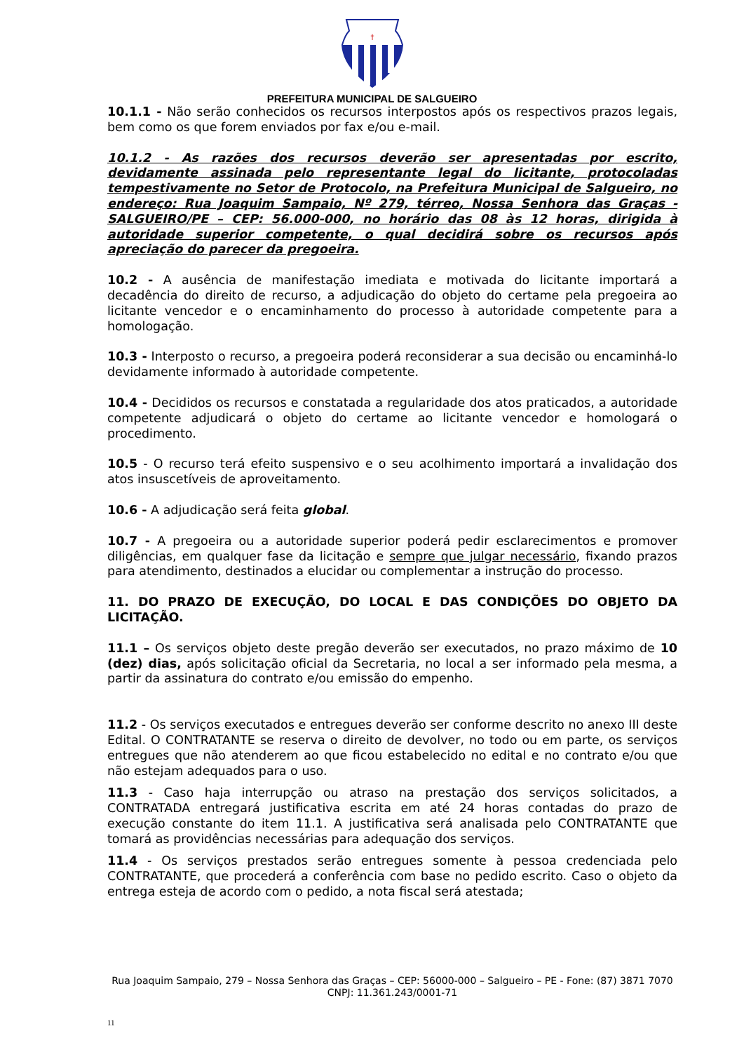†
PREFEITURA MUNICIPAL DE SALGUEIRO
10.1.1 - Não serão conhecidos os recursos interpostos após os respectivos prazos legais, bem como os que forem enviados por fax e/ou e-mail.
10.1.2 - As razões dos recursos deverão ser apresentadas por escrito, devidamente assinada pelo representante legal do licitante, protocoladas tempestivamente no Setor de Protocolo, na Prefeitura Municipal de Salgueiro, no endereço: Rua Joaquim Sampaio, Nº 279, térreo, Nossa Senhora das Graças - SALGUEIRO/PE – CEP: 56.000-000, no horário das 08 às 12 horas, dirigida à autoridade superior competente, o qual decidirá sobre os recursos após apreciação do parecer da pregoeira.
10.2 - A ausência de manifestação imediata e motivada do licitante importará a decadência do direito de recurso, a adjudicação do objeto do certame pela pregoeira ao licitante vencedor e o encaminhamento do processo à autoridade competente para a homologação.
10.3 - Interposto o recurso, a pregoeira poderá reconsiderar a sua decisão ou encaminhá-lo devidamente informado à autoridade competente.
10.4 - Decididos os recursos e constatada a regularidade dos atos praticados, a autoridade competente adjudicará o objeto do certame ao licitante vencedor e homologará o procedimento.
10.5 - O recurso terá efeito suspensivo e o seu acolhimento importará a invalidação dos atos insuscetíveis de aproveitamento.
10.6 - A adjudicação será feita global.
10.7 - A pregoeira ou a autoridade superior poderá pedir esclarecimentos e promover diligências, em qualquer fase da licitação e sempre que julgar necessário, fixando prazos para atendimento, destinados a elucidar ou complementar a instrução do processo.
11. DO PRAZO DE EXECUÇÃO, DO LOCAL E DAS CONDIÇÕES DO OBJETO DA LICITAÇÃO.
11.1 – Os serviços objeto deste pregão deverão ser executados, no prazo máximo de 10 (dez) dias, após solicitação oficial da Secretaria, no local a ser informado pela mesma, a partir da assinatura do contrato e/ou emissão do empenho.
11.2 - Os serviços executados e entregues deverão ser conforme descrito no anexo III deste Edital. O CONTRATANTE se reserva o direito de devolver, no todo ou em parte, os serviços entregues que não atenderem ao que ficou estabelecido no edital e no contrato e/ou que não estejam adequados para o uso.
11.3 - Caso haja interrupção ou atraso na prestação dos serviços solicitados, a CONTRATADA entregará justificativa escrita em até 24 horas contadas do prazo de execução constante do item 11.1. A justificativa será analisada pelo CONTRATANTE que tomará as providências necessárias para adequação dos serviços.
11.4 - Os serviços prestados serão entregues somente à pessoa credenciada pelo CONTRATANTE, que procederá a conferência com base no pedido escrito. Caso o objeto da entrega esteja de acordo com o pedido, a nota fiscal será atestada;
Rua Joaquim Sampaio, 279 – Nossa Senhora das Graças – CEP: 56000-000 – Salgueiro – PE - Fone: (87) 3871 7070
CNPJ: 11.361.243/0001-71
11